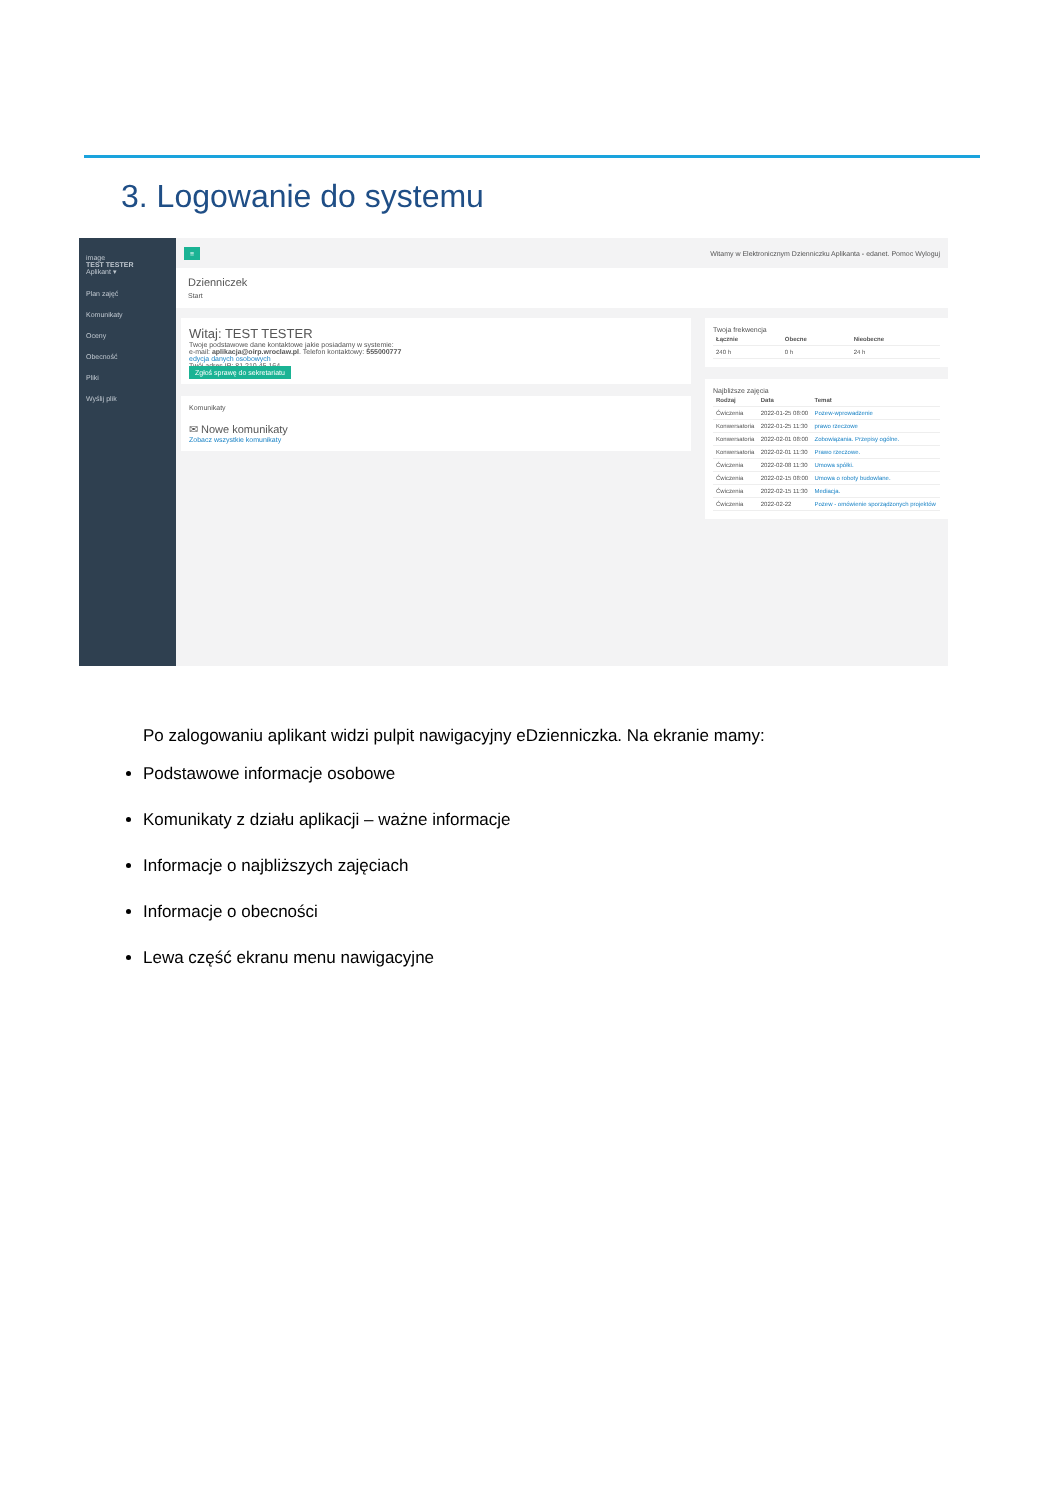3. Logowanie do systemu
image
TEST TESTER
Aplikant ▾
Plan zajęć
Komunikaty
Oceny
Obecność
Pliki
Wyślij plik
≡ Witamy w Elektronicznym Dzienniczku Aplikanta - edanet. Pomoc Wyloguj
Dzienniczek
Start
Witaj: TEST TESTER
Twoje podstawowe dane kontaktowe jakie posiadamy w systemie:
e-mail: aplikacja@oirp.wroclaw.pl. Telefon kontaktowy: 555000777
edycja danych osobowych
Twój adres IP: 81.210.45.164
Zgłoś sprawę do sekretariatu
Komunikaty
✉ Nowe komunikaty
Zobacz wszystkie komunikaty
Twoja frekwencja
| Łącznie | Obecne | Nieobecne |
| --- | --- | --- |
| 240 h | 0 h | 24 h |
Najbliższe zajęcia
| Rodzaj | Data | Temat |
| --- | --- | --- |
| Ćwiczenia | 2022-01-25 08:00 | Pozew-wprowadzenie |
| Konwersatoria | 2022-01-25 11:30 | prawo rzeczowe |
| Konwersatoria | 2022-02-01 08:00 | Zobowiązania. Przepisy ogólne. |
| Konwersatoria | 2022-02-01 11:30 | Prawo rzeczowe. |
| Ćwiczenia | 2022-02-08 11:30 | Umowa spółki. |
| Ćwiczenia | 2022-02-15 08:00 | Umowa o roboty budowlane. |
| Ćwiczenia | 2022-02-15 11:30 | Mediacja. |
| Ćwiczenia | 2022-02-22 | Pozew - omówienie sporządzonych projektów |
Po zalogowaniu aplikant widzi pulpit nawigacyjny eDzienniczka. Na ekranie mamy:
Podstawowe informacje osobowe
Komunikaty z działu aplikacji – ważne informacje
Informacje o najbliższych zajęciach
Informacje o obecności
Lewa część ekranu menu nawigacyjne